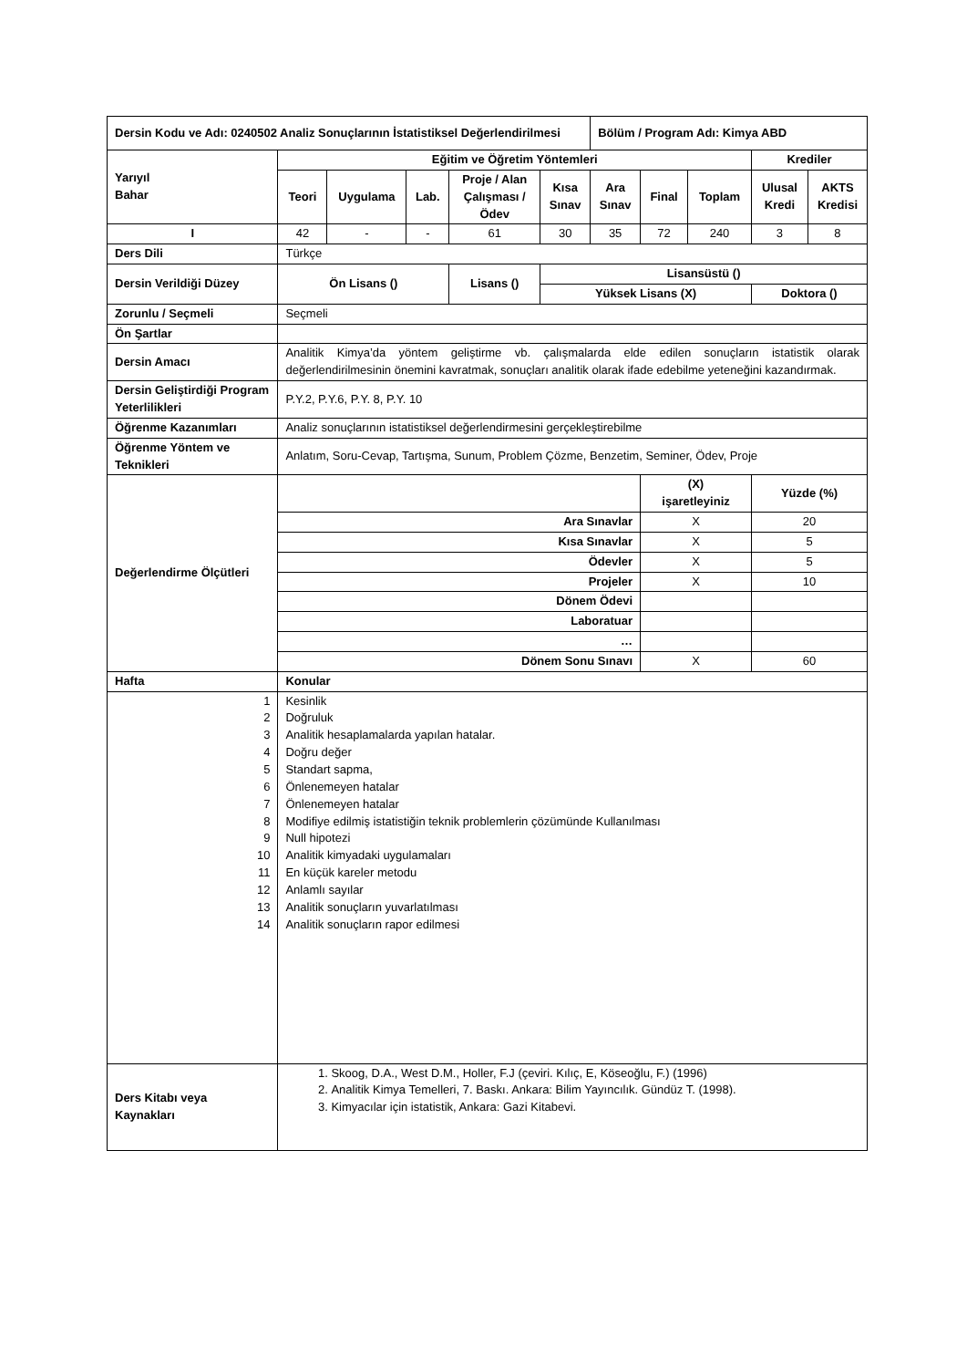| Dersin Kodu ve Adı: 0240502 Analiz Sonuçlarının İstatistiksel Değerlendirilmesi | | | | | | Bölüm / Program Adı: Kimya ABD | | | | |
| --- | --- | --- | --- | --- | --- | --- | --- | --- | --- | --- |
| Yarıyıl Bahar | Eğitim ve Öğretim Yöntemleri | | | | | | | | Krediler | |
| | Teori | Uygulama | Lab. | Proje / Alan Çalışması / Ödev | Kısa Sınav | Ara Sınav | Final | Toplam | Ulusal Kredi | AKTS Kredisi |
| I | 42 | - | - | 61 | 30 | 35 | 72 | 240 | 3 | 8 |
| Ders Dili | Türkçe | | | | | | | | | |
| Dersin Verildiği Düzey | Ön Lisans () | | | Lisans () | Lisansüstü () | | | | | |
| | | | | | Yüksek Lisans (X) | | | | Doktora () | |
| Zorunlu / Seçmeli | Seçmeli | | | | | | | | | |
| Ön Şartlar | | | | | | | | | | |
| Dersin Amacı | Analitik Kimya’da yöntem geliştirme vb. çalışmalarda elde edilen sonuçların istatistik olarak değerlendirilmesinin önemini kavratmak, sonuçları analitik olarak ifade edebilme yeteneğini kazandırmak. | | | | | | | | | |
| Dersin Geliştirdiği Program Yeterlilikleri | P.Y.2, P.Y.6, P.Y. 8, P.Y. 10 | | | | | | | | | |
| Öğrenme Kazanımları | Analiz sonuçlarının istatistiksel değerlendirmesini gerçekleştirebilme | | | | | | | | | |
| Öğrenme Yöntem ve Teknikleri | Anlatım, Soru-Cevap, Tartışma, Sunum, Problem Çözme, Benzetim, Seminer, Ödev, Proje | | | | | | | | | |
| Değerlendirme Ölçütleri | | | | | | | (X) işaretleyiniz | | Yüzde (%) | |
| | Ara Sınavlar | | | | | | X | | 20 | |
| | Kısa Sınavlar | | | | | | X | | 5 | |
| | Ödevler | | | | | | X | | 5 | |
| | Projeler | | | | | | X | | 10 | |
| | Dönem Ödevi | | | | | | | | | |
| | Laboratuar | | | | | | | | | |
| | … | | | | | | | | | |
| | Dönem Sonu Sınavı | | | | | | X | | 60 | |
| Hafta | Konular | | | | | | | | | |
| 1 2 3 4 5 6 7 8 9 10 11 12 13 14 | Kesinlik Doğruluk Analitik hesaplamalarda yapılan hatalar. Doğru değer Standart sapma, Önlenemeyen hatalar Önlenemeyen hatalar Modifiye edilmiş istatistiğin teknik problemlerin çözümünde Kullanılması Null hipotezi Analitik kimyadaki uygulamaları En küçük kareler metodu Anlamlı sayılar Analitik sonuçların yuvarlatılması Analitik sonuçların rapor edilmesi | | | | | | | | | |
| Ders Kitabı veya Kaynakları | 1. Skoog, D.A., West D.M., Holler, F.J (çeviri. Kılıç, E, Köseoğlu, F.) (1996) 2. Analitik Kimya Temelleri, 7. Baskı. Ankara: Bilim Yayıncılık. Gündüz T. (1998). 3. Kimyacılar için istatistik, Ankara: Gazi Kitabevi. | | | | | | | | | |